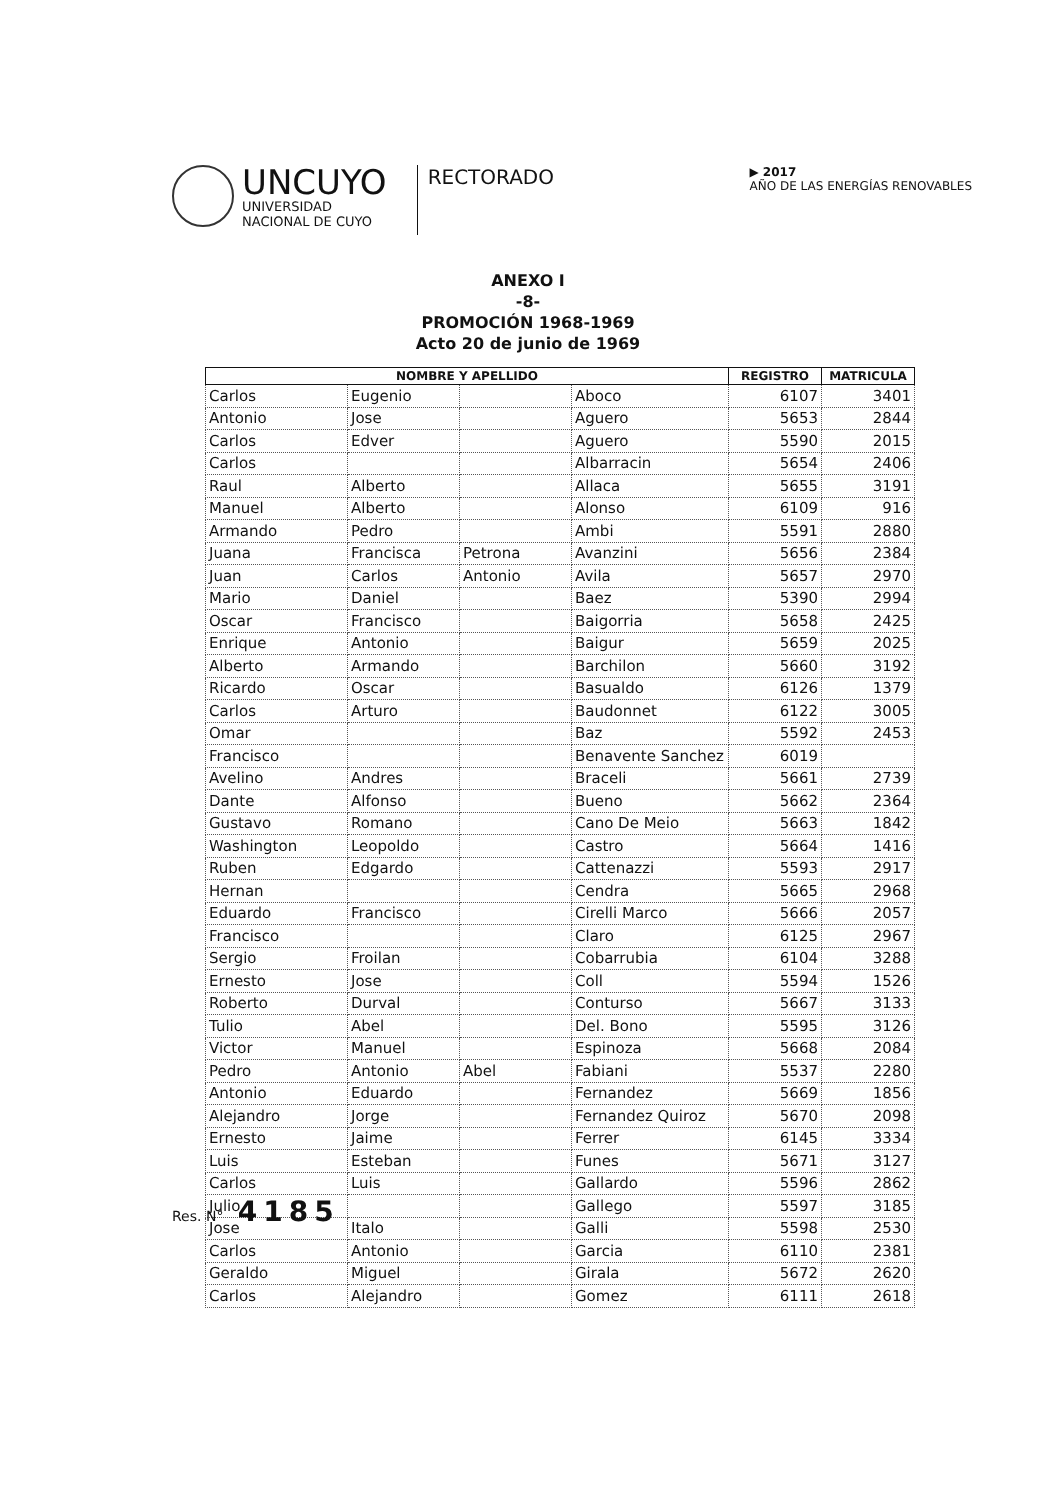UNCUYO
UNIVERSIDAD
NACIONAL DE CUYO
RECTORADO
▶ 2017
AÑO DE LAS ENERGÍAS RENOVABLES
ANEXO I
-8-
PROMOCIÓN 1968-1969
Acto 20 de junio de 1969
| NOMBRE Y APELLIDO | | | | REGISTRO | MATRICULA |
| --- | --- | --- | --- | --- | --- |
| Carlos | Eugenio | | Aboco | 6107 | 3401 |
| Antonio | Jose | | Aguero | 5653 | 2844 |
| Carlos | Edver | | Aguero | 5590 | 2015 |
| Carlos | | | Albarracin | 5654 | 2406 |
| Raul | Alberto | | Allaca | 5655 | 3191 |
| Manuel | Alberto | | Alonso | 6109 | 916 |
| Armando | Pedro | | Ambi | 5591 | 2880 |
| Juana | Francisca | Petrona | Avanzini | 5656 | 2384 |
| Juan | Carlos | Antonio | Avila | 5657 | 2970 |
| Mario | Daniel | | Baez | 5390 | 2994 |
| Oscar | Francisco | | Baigorria | 5658 | 2425 |
| Enrique | Antonio | | Baigur | 5659 | 2025 |
| Alberto | Armando | | Barchilon | 5660 | 3192 |
| Ricardo | Oscar | | Basualdo | 6126 | 1379 |
| Carlos | Arturo | | Baudonnet | 6122 | 3005 |
| Omar | | | Baz | 5592 | 2453 |
| Francisco | | | Benavente Sanchez | 6019 | |
| Avelino | Andres | | Braceli | 5661 | 2739 |
| Dante | Alfonso | | Bueno | 5662 | 2364 |
| Gustavo | Romano | | Cano De Meio | 5663 | 1842 |
| Washington | Leopoldo | | Castro | 5664 | 1416 |
| Ruben | Edgardo | | Cattenazzi | 5593 | 2917 |
| Hernan | | | Cendra | 5665 | 2968 |
| Eduardo | Francisco | | Cirelli Marco | 5666 | 2057 |
| Francisco | | | Claro | 6125 | 2967 |
| Sergio | Froilan | | Cobarrubia | 6104 | 3288 |
| Ernesto | Jose | | Coll | 5594 | 1526 |
| Roberto | Durval | | Conturso | 5667 | 3133 |
| Tulio | Abel | | Del. Bono | 5595 | 3126 |
| Victor | Manuel | | Espinoza | 5668 | 2084 |
| Pedro | Antonio | Abel | Fabiani | 5537 | 2280 |
| Antonio | Eduardo | | Fernandez | 5669 | 1856 |
| Alejandro | Jorge | | Fernandez Quiroz | 5670 | 2098 |
| Ernesto | Jaime | | Ferrer | 6145 | 3334 |
| Luis | Esteban | | Funes | 5671 | 3127 |
| Carlos | Luis | | Gallardo | 5596 | 2862 |
| Julio | | | Gallego | 5597 | 3185 |
| Jose | Italo | | Galli | 5598 | 2530 |
| Carlos | Antonio | | Garcia | 6110 | 2381 |
| Geraldo | Miguel | | Girala | 5672 | 2620 |
| Carlos | Alejandro | | Gomez | 6111 | 2618 |
Res. N° 4185